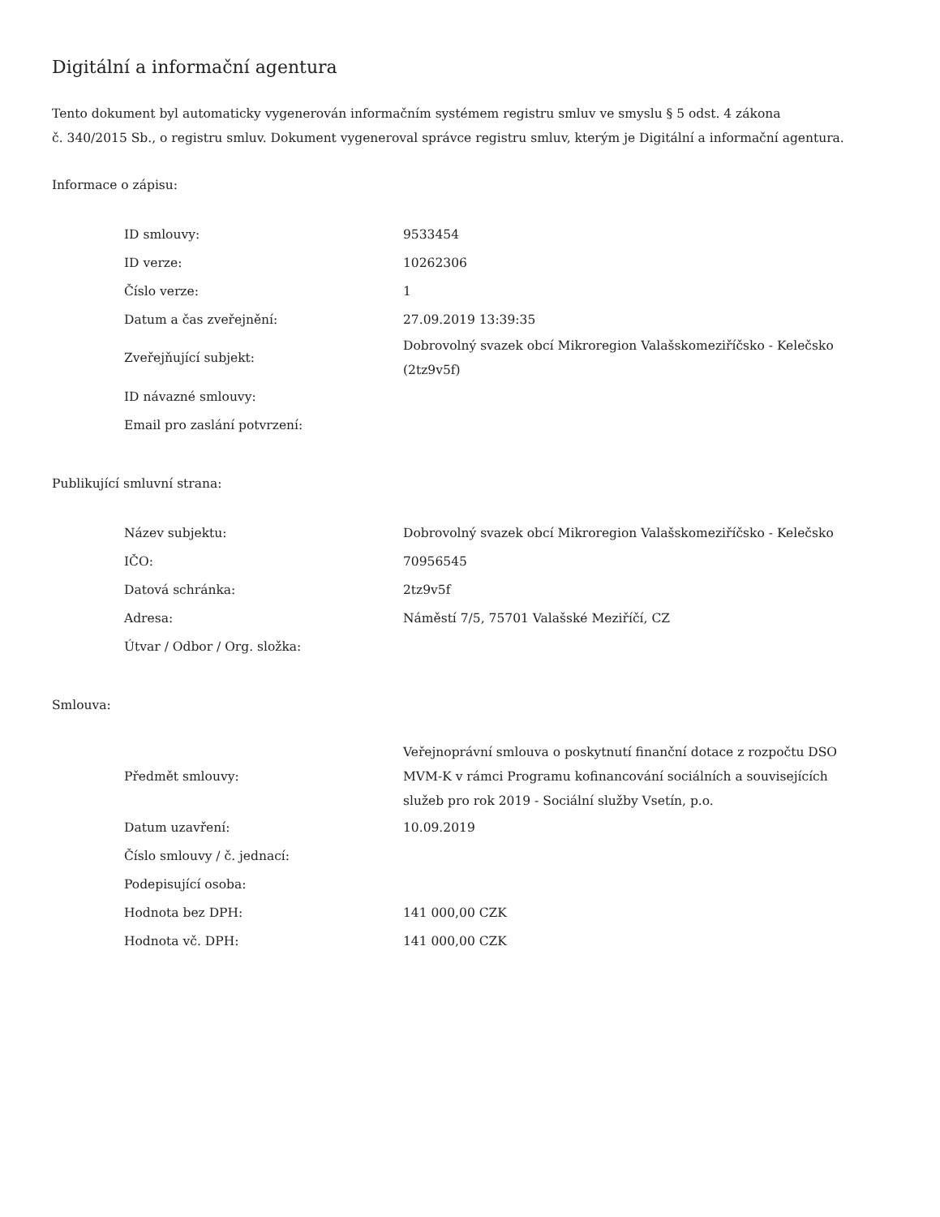Digitální a informační agentura
Tento dokument byl automaticky vygenerován informačním systémem registru smluv ve smyslu § 5 odst. 4 zákona
č. 340/2015 Sb., o registru smluv. Dokument vygeneroval správce registru smluv, kterým je Digitální a informační agentura.
Informace o zápisu:
| ID smlouvy: | 9533454 |
| ID verze: | 10262306 |
| Číslo verze: | 1 |
| Datum a čas zveřejnění: | 27.09.2019 13:39:35 |
| Zveřejňující subjekt: | Dobrovolný svazek obcí Mikroregion Valašskomeziříčsko - Kelečsko (2tz9v5f) |
| ID návazné smlouvy: | |
| Email pro zaslání potvrzení: | |
Publikující smluvní strana:
| Název subjektu: | Dobrovolný svazek obcí Mikroregion Valašskomeziříčsko - Kelečsko |
| IČO: | 70956545 |
| Datová schránka: | 2tz9v5f |
| Adresa: | Náměstí 7/5, 75701 Valašské Meziříčí, CZ |
| Útvar / Odbor / Org. složka: | |
Smlouva:
| Předmět smlouvy: | Veřejnoprávní smlouva o poskytnutí finanční dotace z rozpočtu DSO MVM-K v rámci Programu kofinancování sociálních a souvisejících služeb pro rok 2019 - Sociální služby Vsetín, p.o. |
| Datum uzavření: | 10.09.2019 |
| Číslo smlouvy / č. jednací: | |
| Podepisující osoba: | |
| Hodnota bez DPH: | 141 000,00 CZK |
| Hodnota vč. DPH: | 141 000,00 CZK |